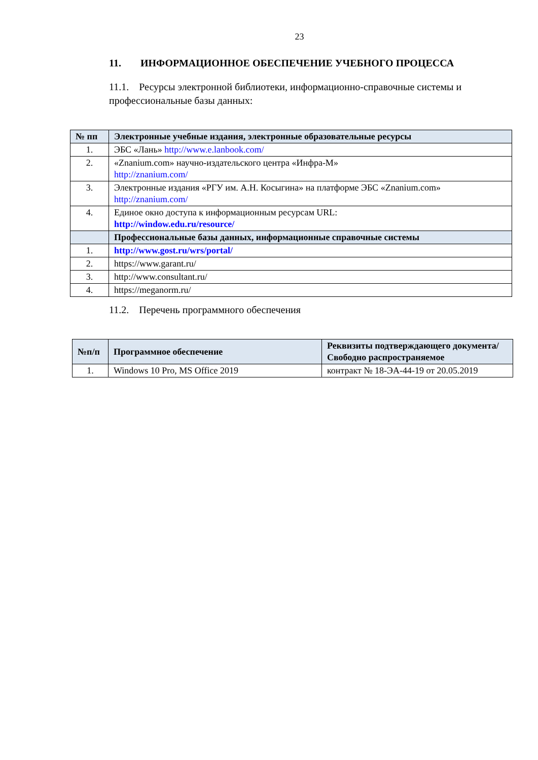23
11. ИНФОРМАЦИОННОЕ ОБЕСПЕЧЕНИЕ УЧЕБНОГО ПРОЦЕССА
11.1. Ресурсы электронной библиотеки, информационно-справочные системы и профессиональные базы данных:
| № пп | Электронные учебные издания, электронные образовательные ресурсы |
| --- | --- |
| 1. | ЭБС «Лань» http://www.e.lanbook.com/ |
| 2. | «Znanium.com» научно-издательского центра «Инфра-М» http://znanium.com/ |
| 3. | Электронные издания «РГУ им. А.Н. Косыгина» на платформе ЭБС «Znanium.com» http://znanium.com/ |
| 4. | Единое окно доступа к информационным ресурсам URL: http://window.edu.ru/resource/ |
| | Профессиональные базы данных, информационные справочные системы |
| 1. | http://www.gost.ru/wrs/portal/ |
| 2. | https://www.garant.ru/ |
| 3. | http://www.consultant.ru/ |
| 4. | https://meganorm.ru/ |
11.2. Перечень программного обеспечения
| №п/п | Программное обеспечение | Реквизиты подтверждающего документа/ Свободно распространяемое |
| --- | --- | --- |
| 1. | Windows 10 Pro, MS Office 2019 | контракт № 18-ЭА-44-19 от 20.05.2019 |